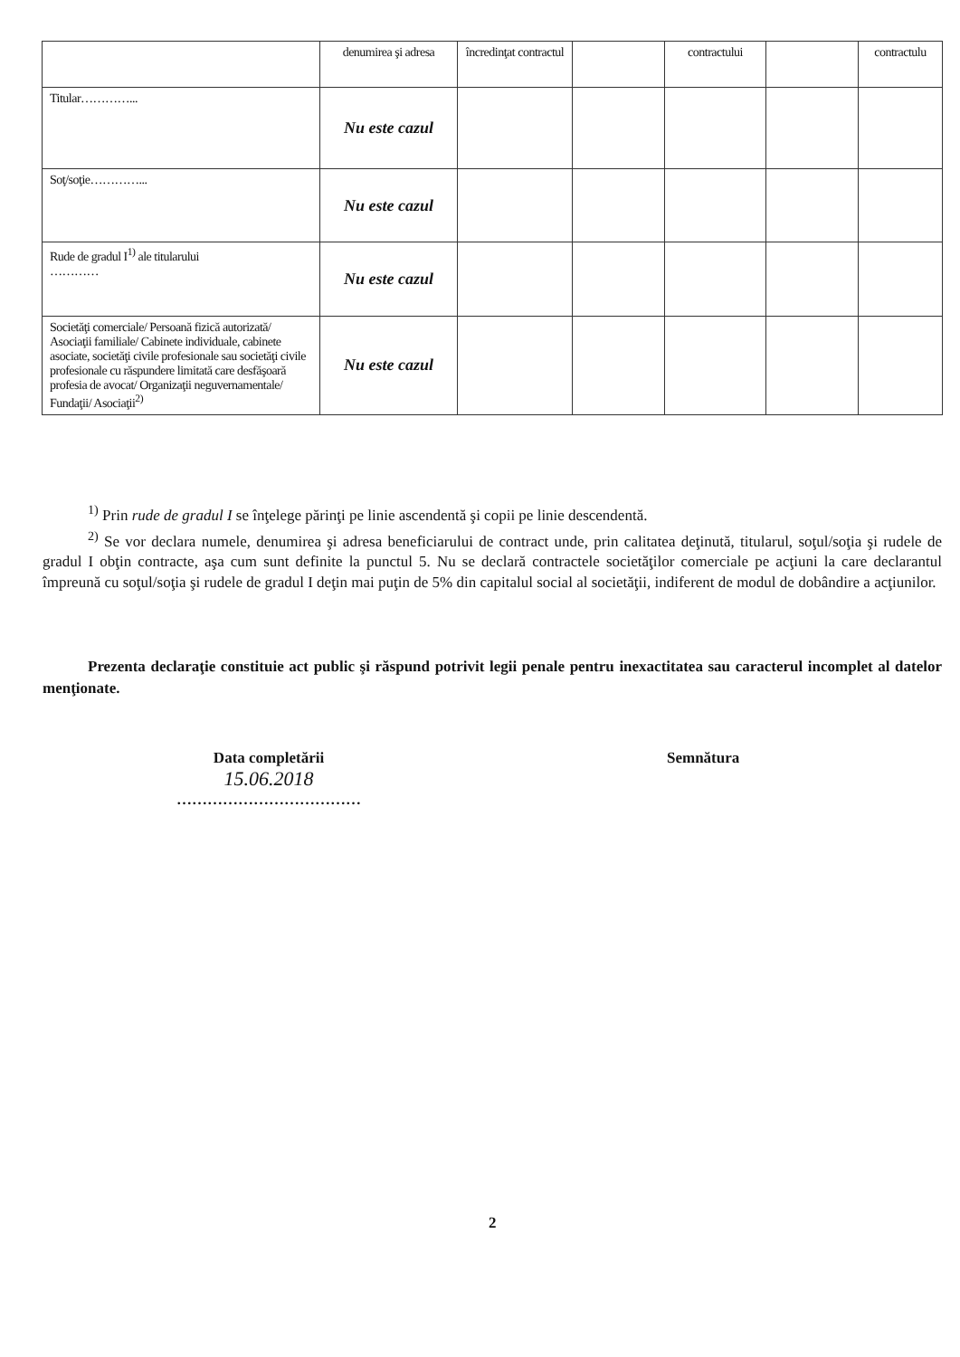| | denumirea şi adresa | încredinţat contractul | | contractului | | contractulu |
| Titular…………... | Nu este cazul | | | | | |
| Soţ/soţie…………... | Nu este cazul | | | | | |
| Rude de gradul I<sup>1)</sup> ale titularului ………… | Nu este cazul | | | | | |
| Societăţi comerciale/ Persoană fizică autorizată/ Asociaţii familiale/ Cabinete individuale, cabinete asociate, societăţi civile profesionale sau societăţi civile profesionale cu răspundere limitată care desfăşoară profesia de avocat/ Organizaţii neguvernamentale/ Fundaţii/ Asociaţii<sup>2)</sup> | Nu este cazul | | | | | |
<sup>1)</sup> Prin rude de gradul I se înţelege părinţi pe linie ascendentă şi copii pe linie descendentă.
<sup>2)</sup> Se vor declara numele, denumirea şi adresa beneficiarului de contract unde, prin calitatea deţinută, titularul, soţul/soţia şi rudele de gradul I obţin contracte, aşa cum sunt definite la punctul 5. Nu se declară contractele societăţilor comerciale pe acţiuni la care declarantul împreună cu soţul/soţia şi rudele de gradul I deţin mai puţin de 5% din capitalul social al societăţii, indiferent de modul de dobândire a acţiunilor.
Prezenta declaraţie constituie act public şi răspund potrivit legii penale pentru inexactitatea sau caracterul incomplet al datelor menţionate.
Data completării
15.06.2018
………………………………
Semnătura
2